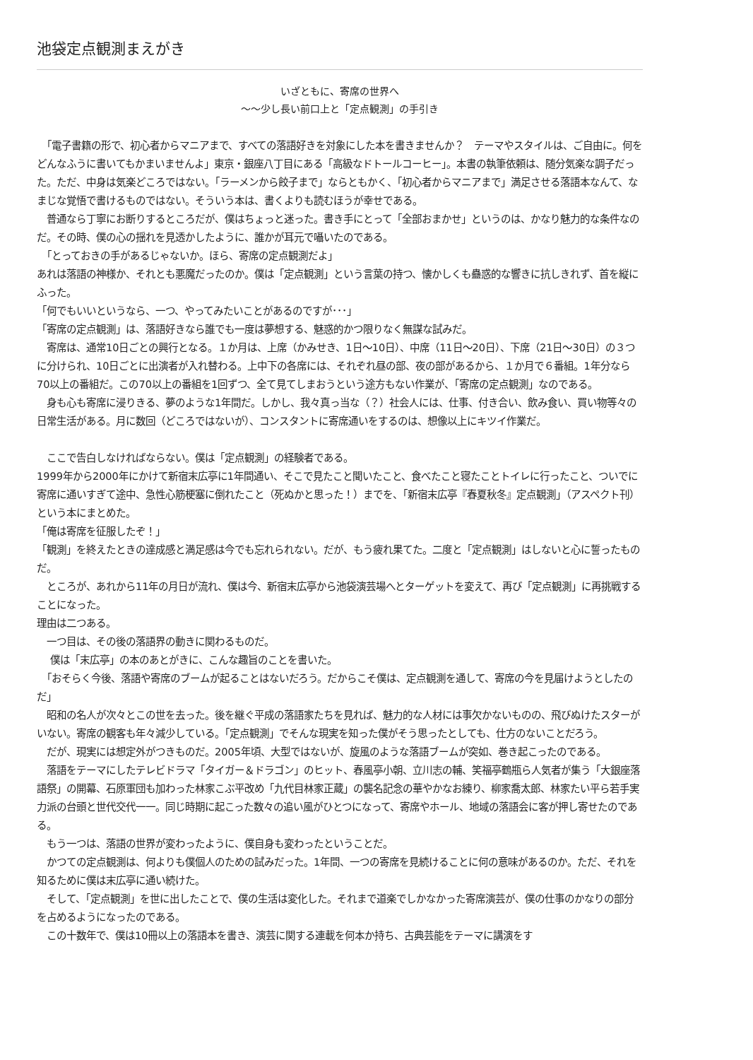池袋定点観測まえがき
いざともに、寄席の世界へ
〜〜少し長い前口上と「定点観測」の手引き
　「電子書籍の形で、初心者からマニアまで、すべての落語好きを対象にした本を書きませんか？　テーマやスタイルは、ご自由に。何をどんなふうに書いてもかまいませんよ」東京・銀座八丁目にある「高級なドトールコーヒー」。本書の執筆依頼は、随分気楽な調子だった。ただ、中身は気楽どころではない。「ラーメンから餃子まで」ならともかく、「初心者からマニアまで」満足させる落語本なんて、なまじな覚悟で書けるものではない。そういう本は、書くよりも読むほうが幸せである。
　普通なら丁寧にお断りするところだが、僕はちょっと迷った。書き手にとって「全部おまかせ」というのは、かなり魅力的な条件なのだ。その時、僕の心の揺れを見透かしたように、誰かが耳元で囁いたのである。
　「とっておきの手があるじゃないか。ほら、寄席の定点観測だよ」
あれは落語の神様か、それとも悪魔だったのか。僕は「定点観測」という言葉の持つ、懐かしくも蠱惑的な響きに抗しきれず、首を縦にふった。
「何でもいいというなら、一つ、やってみたいことがあるのですが･･･」
「寄席の定点観測」は、落語好きなら誰でも一度は夢想する、魅惑的かつ限りなく無謀な試みだ。
　寄席は、通常10日ごとの興行となる。１か月は、上席（かみせき、1日〜10日）、中席（11日〜20日）、下席（21日〜30日）の３つに分けられ、10日ごとに出演者が入れ替わる。上中下の各席には、それぞれ昼の部、夜の部があるから、１か月で６番組。1年分なら70以上の番組だ。この70以上の番組を1回ずつ、全て見てしまおうという途方もない作業が、「寄席の定点観測」なのである。
　身も心も寄席に浸りきる、夢のような1年間だ。しかし、我々真っ当な（？）社会人には、仕事、付き合い、飲み食い、買い物等々の日常生活がある。月に数回（どころではないが）、コンスタントに寄席通いをするのは、想像以上にキツイ作業だ。
　ここで告白しなければならない。僕は「定点観測」の経験者である。
1999年から2000年にかけて新宿末広亭に1年間通い、そこで見たこと聞いたこと、食べたこと寝たことトイレに行ったこと、ついでに寄席に通いすぎて途中、急性心筋梗塞に倒れたこと（死ぬかと思った！）までを、「新宿末広亭『春夏秋冬』定点観測」（アスペクト刊）という本にまとめた。
「俺は寄席を征服したぞ！」
「観測」を終えたときの達成感と満足感は今でも忘れられない。だが、もう疲れ果てた。二度と「定点観測」はしないと心に誓ったものだ。
　ところが、あれから11年の月日が流れ、僕は今、新宿末広亭から池袋演芸場へとターゲットを変えて、再び「定点観測」に再挑戦することになった。
理由は二つある。
　一つ目は、その後の落語界の動きに関わるものだ。
　 僕は「末広亭」の本のあとがきに、こんな趣旨のことを書いた。
　「おそらく今後、落語や寄席のブームが起ることはないだろう。だからこそ僕は、定点観測を通して、寄席の今を見届けようとしたのだ」
　昭和の名人が次々とこの世を去った。後を継ぐ平成の落語家たちを見れば、魅力的な人材には事欠かないものの、飛びぬけたスターがいない。寄席の観客も年々減少している。「定点観測」でそんな現実を知った僕がそう思ったとしても、仕方のないことだろう。
　だが、現実には想定外がつきものだ。2005年頃、大型ではないが、旋風のような落語ブームが突如、巻き起こったのである。
　落語をテーマにしたテレビドラマ「タイガー＆ドラゴン」のヒット、春風亭小朝、立川志の輔、笑福亭鶴瓶ら人気者が集う「大銀座落語祭」の開幕、石原軍団も加わった林家こぶ平改め「九代目林家正蔵」の襲名記念の華やかなお練り、柳家喬太郎、林家たい平ら若手実力派の台頭と世代交代一一。同じ時期に起こった数々の追い風がひとつになって、寄席やホール、地域の落語会に客が押し寄せたのである。
　もう一つは、落語の世界が変わったように、僕自身も変わったということだ。
　かつての定点観測は、何よりも僕個人のための試みだった。1年間、一つの寄席を見続けることに何の意味があるのか。ただ、それを知るために僕は末広亭に通い続けた。
　そして、「定点観測」を世に出したことで、僕の生活は変化した。それまで道楽でしかなかった寄席演芸が、僕の仕事のかなりの部分を占めるようになったのである。
　この十数年で、僕は10冊以上の落語本を書き、演芸に関する連載を何本か持ち、古典芸能をテーマに講演をす